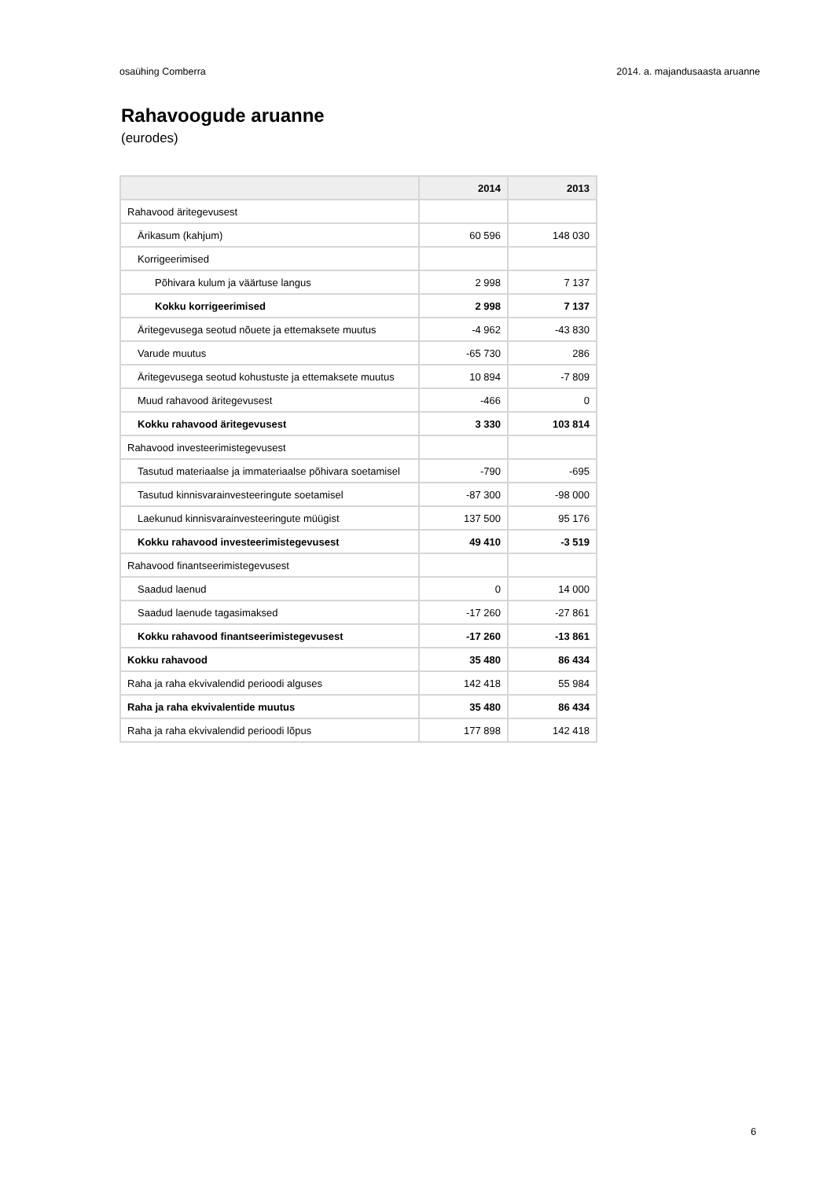osaühing Comberra 2014. a. majandusaasta aruanne
Rahavoogude aruanne
(eurodes)
| | 2014 | 2013 |
| --- | --- | --- |
| Rahavood äritegevusest | | |
| Ärikasum (kahjum) | 60 596 | 148 030 |
| Korrigeerimised | | |
| Põhivara kulum ja väärtuse langus | 2 998 | 7 137 |
| Kokku korrigeerimised | 2 998 | 7 137 |
| Äritegevusega seotud nõuete ja ettemaksete muutus | -4 962 | -43 830 |
| Varude muutus | -65 730 | 286 |
| Äritegevusega seotud kohustuste ja ettemaksete muutus | 10 894 | -7 809 |
| Muud rahavood äritegevusest | -466 | 0 |
| Kokku rahavood äritegevusest | 3 330 | 103 814 |
| Rahavood investeerimistegevusest | | |
| Tasutud materiaalse ja immateriaalse põhivara soetamisel | -790 | -695 |
| Tasutud kinnisvarainvesteeringute soetamisel | -87 300 | -98 000 |
| Laekunud kinnisvarainvesteeringute müügist | 137 500 | 95 176 |
| Kokku rahavood investeerimistegevusest | 49 410 | -3 519 |
| Rahavood finantseerimistegevusest | | |
| Saadud laenud | 0 | 14 000 |
| Saadud laenude tagasimaksed | -17 260 | -27 861 |
| Kokku rahavood finantseerimistegevusest | -17 260 | -13 861 |
| Kokku rahavood | 35 480 | 86 434 |
| Raha ja raha ekvivalendid perioodi alguses | 142 418 | 55 984 |
| Raha ja raha ekvivalentide muutus | 35 480 | 86 434 |
| Raha ja raha ekvivalendid perioodi lõpus | 177 898 | 142 418 |
6